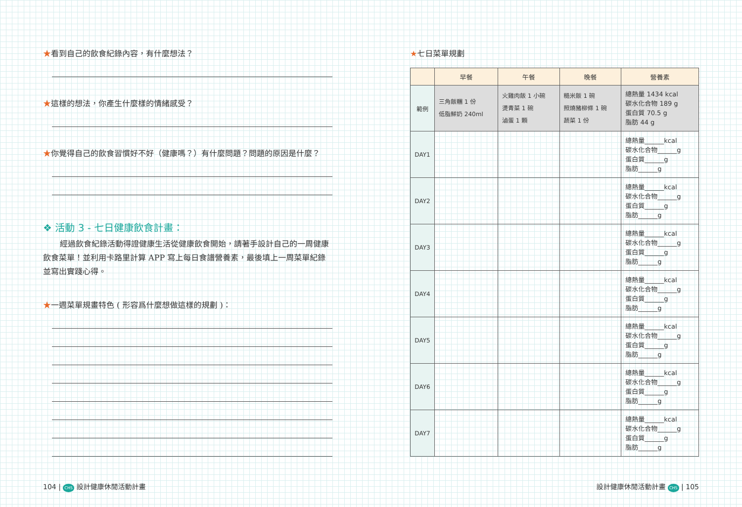★看到自己的飲食紀錄內容，有什麼想法？
★這樣的想法，你產生什麼樣的情緒感受？
★你覺得自己的飲食習慣好不好（健康嗎？）有什麼問題？問題的原因是什麼？
❖ 活動 3 - 七日健康飲食計畫：
經過飲食紀錄活動得證健康生活從健康飲食開始，請著手設計自己的一周健康飲食菜單！並利用卡路里計算 APP 寫上每日食譜營養素，最後填上一周菜單紀錄並寫出實踐心得。
★一週菜單規畫特色 ( 形容爲什麼想做這樣的規劃 )：
★七日菜單規劃
| | 早餐 | 午餐 | 晚餐 | 營養素 |
| --- | --- | --- | --- | --- |
| 範例 | 三角飯糰 1 份 低脂鮮奶 240ml | 火雞肉飯 1 小碗 燙青菜 1 碗 滷蛋 1 顆 | 糙米飯 1 碗 照燒豬柳條 1 碗 蔬菜 1 份 | 總熱量 1434 kcal 碳水化合物 189 g 蛋白質 70.5 g 脂肪 44 g |
| DAY1 | | | | 總熱量______kcal 碳水化合物______g 蛋白質______g 脂肪______g |
| DAY2 | | | | 總熱量______kcal 碳水化合物______g 蛋白質______g 脂肪______g |
| DAY3 | | | | 總熱量______kcal 碳水化合物______g 蛋白質______g 脂肪______g |
| DAY4 | | | | 總熱量______kcal 碳水化合物______g 蛋白質______g 脂肪______g |
| DAY5 | | | | 總熱量______kcal 碳水化合物______g 蛋白質______g 脂肪______g |
| DAY6 | | | | 總熱量______kcal 碳水化合物______g 蛋白質______g 脂肪______g |
| DAY7 | | | | 總熱量______kcal 碳水化合物______g 蛋白質______g 脂肪______g |
104 | CH5 設計健康休閒活動計畫 設計健康休閒活動計畫 CH5 | 105